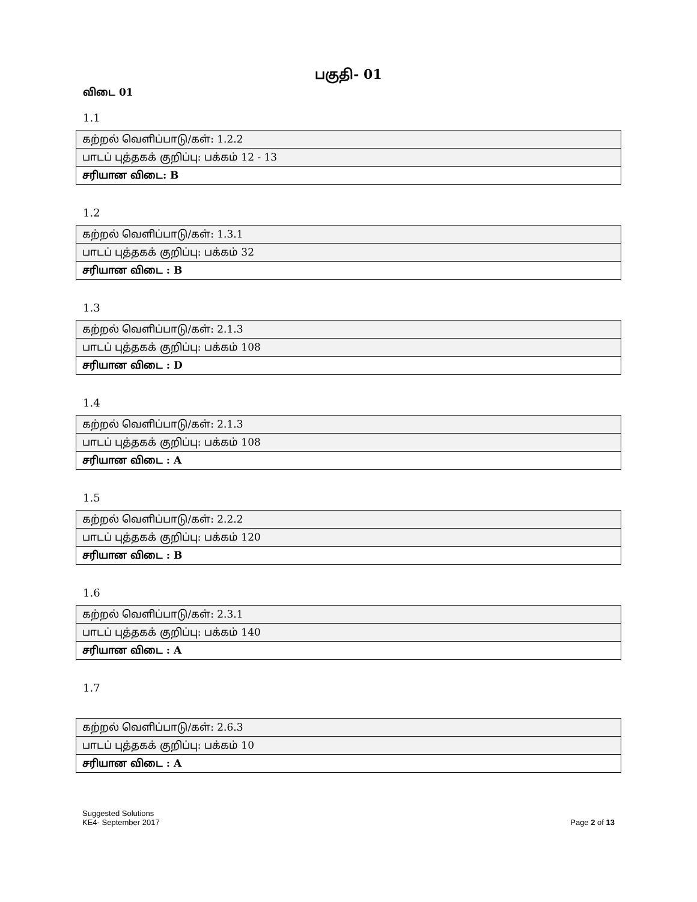பகுதி- 01
விடை 01
1.1
| கற்றல் வெளிப்பாடு/கள்: 1.2.2 |
| பாடப் புத்தகக் குறிப்பு: பக்கம் 12 - 13 |
| சரியான விடை: B |
1.2
| கற்றல் வெளிப்பாடு/கள்: 1.3.1 |
| பாடப் புத்தகக் குறிப்பு: பக்கம் 32 |
| சரியான விடை : B |
1.3
| கற்றல் வெளிப்பாடு/கள்: 2.1.3 |
| பாடப் புத்தகக் குறிப்பு: பக்கம் 108 |
| சரியான விடை : D |
1.4
| கற்றல் வெளிப்பாடு/கள்: 2.1.3 |
| பாடப் புத்தகக் குறிப்பு: பக்கம் 108 |
| சரியான விடை : A |
1.5
| கற்றல் வெளிப்பாடு/கள்: 2.2.2 |
| பாடப் புத்தகக் குறிப்பு: பக்கம் 120 |
| சரியான விடை : B |
1.6
| கற்றல் வெளிப்பாடு/கள்: 2.3.1 |
| பாடப் புத்தகக் குறிப்பு: பக்கம் 140 |
| சரியான விடை : A |
1.7
| கற்றல் வெளிப்பாடு/கள்: 2.6.3 |
| பாடப் புத்தகக் குறிப்பு: பக்கம் 10 |
| சரியான விடை : A |
Suggested Solutions
KE4- September 2017
Page 2 of 13